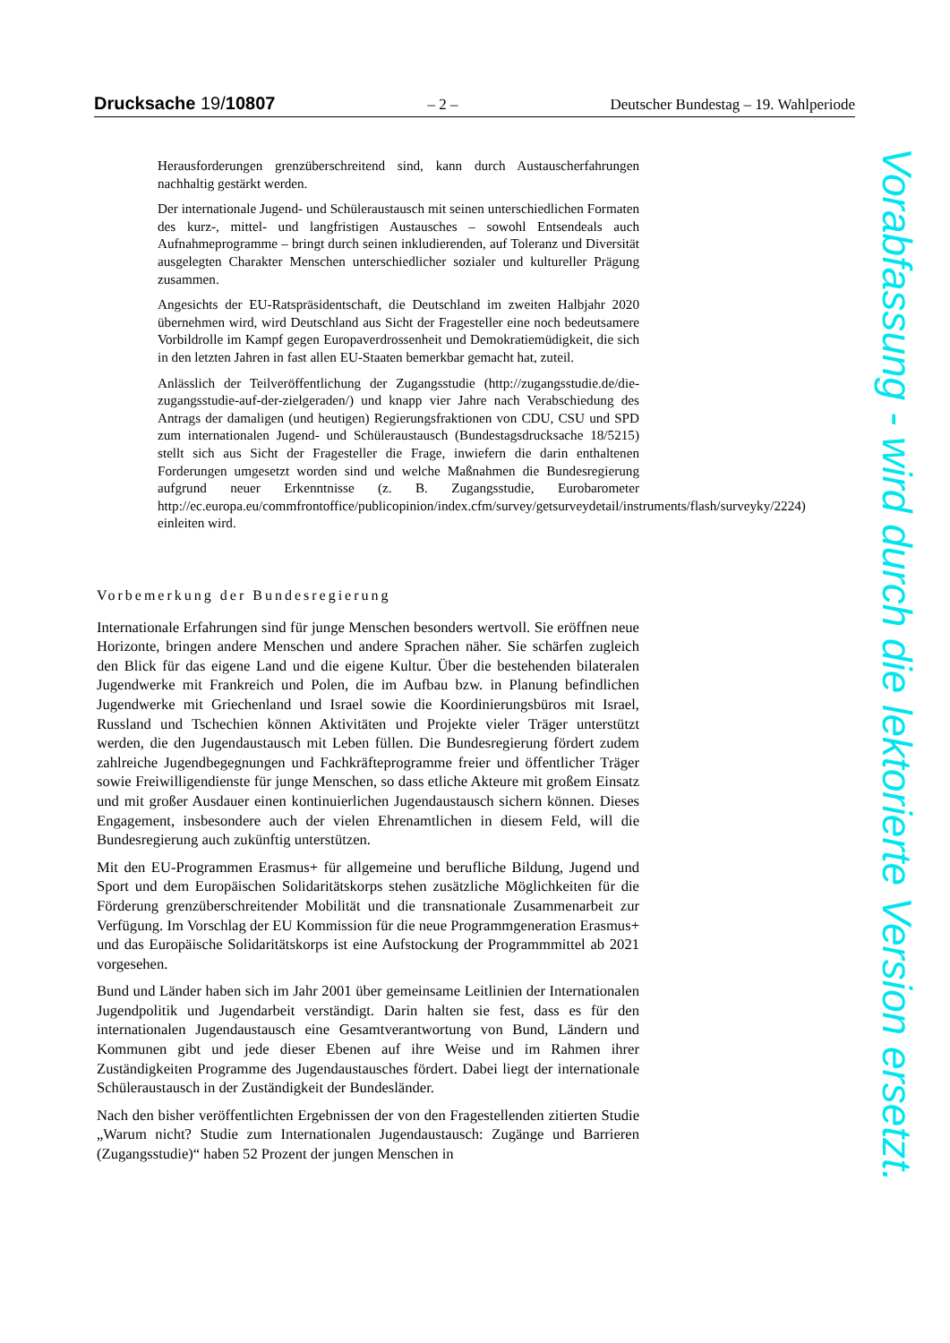Drucksache 19/10807 – 2 – Deutscher Bundestag – 19. Wahlperiode
Herausforderungen grenzüberschreitend sind, kann durch Austauscherfahrungen nachhaltig gestärkt werden.
Der internationale Jugend- und Schüleraustausch mit seinen unterschiedlichen Formaten des kurz-, mittel- und langfristigen Austausches – sowohl Entsendeals auch Aufnahmeprogramme – bringt durch seinen inkludierenden, auf Toleranz und Diversität ausgelegten Charakter Menschen unterschiedlicher sozialer und kultureller Prägung zusammen.
Angesichts der EU-Ratspräsidentschaft, die Deutschland im zweiten Halbjahr 2020 übernehmen wird, wird Deutschland aus Sicht der Fragesteller eine noch bedeutsamere Vorbildrolle im Kampf gegen Europaverdrossenheit und Demokratiemüdigkeit, die sich in den letzten Jahren in fast allen EU-Staaten bemerkbar gemacht hat, zuteil.
Anlässlich der Teilveröffentlichung der Zugangsstudie (http://zugangsstudie.de/die-zugangsstudie-auf-der-zielgeraden/) und knapp vier Jahre nach Verabschiedung des Antrags der damaligen (und heutigen) Regierungsfraktionen von CDU, CSU und SPD zum internationalen Jugend- und Schüleraustausch (Bundestagsdrucksache 18/5215) stellt sich aus Sicht der Fragesteller die Frage, inwiefern die darin enthaltenen Forderungen umgesetzt worden sind und welche Maßnahmen die Bundesregierung aufgrund neuer Erkenntnisse (z. B. Zugangsstudie, Eurobarometer http://ec.europa.eu/commfrontoffice/publicopinion/index.cfm/survey/getsurveydetail/instruments/flash/surveyky/2224) einleiten wird.
Vorbemerkung der Bundesregierung
Internationale Erfahrungen sind für junge Menschen besonders wertvoll. Sie eröffnen neue Horizonte, bringen andere Menschen und andere Sprachen näher. Sie schärfen zugleich den Blick für das eigene Land und die eigene Kultur. Über die bestehenden bilateralen Jugendwerke mit Frankreich und Polen, die im Aufbau bzw. in Planung befindlichen Jugendwerke mit Griechenland und Israel sowie die Koordinierungsbüros mit Israel, Russland und Tschechien können Aktivitäten und Projekte vieler Träger unterstützt werden, die den Jugendaustausch mit Leben füllen. Die Bundesregierung fördert zudem zahlreiche Jugendbegegnungen und Fachkräfteprogramme freier und öffentlicher Träger sowie Freiwilligendienste für junge Menschen, so dass etliche Akteure mit großem Einsatz und mit großer Ausdauer einen kontinuierlichen Jugendaustausch sichern können. Dieses Engagement, insbesondere auch der vielen Ehrenamtlichen in diesem Feld, will die Bundesregierung auch zukünftig unterstützen.
Mit den EU-Programmen Erasmus+ für allgemeine und berufliche Bildung, Jugend und Sport und dem Europäischen Solidaritätskorps stehen zusätzliche Möglichkeiten für die Förderung grenzüberschreitender Mobilität und die transnationale Zusammenarbeit zur Verfügung. Im Vorschlag der EU Kommission für die neue Programmgeneration Erasmus+ und das Europäische Solidaritätskorps ist eine Aufstockung der Programmmittel ab 2021 vorgesehen.
Bund und Länder haben sich im Jahr 2001 über gemeinsame Leitlinien der Internationalen Jugendpolitik und Jugendarbeit verständigt. Darin halten sie fest, dass es für den internationalen Jugendaustausch eine Gesamtverantwortung von Bund, Ländern und Kommunen gibt und jede dieser Ebenen auf ihre Weise und im Rahmen ihrer Zuständigkeiten Programme des Jugendaustausches fördert. Dabei liegt der internationale Schüleraustausch in der Zuständigkeit der Bundesländer.
Nach den bisher veröffentlichten Ergebnissen der von den Fragestellenden zitierten Studie „Warum nicht? Studie zum Internationalen Jugendaustausch: Zugänge und Barrieren (Zugangsstudie)“ haben 52 Prozent der jungen Menschen in
Vorabfassung - wird durch die lektorierte Version ersetzt.